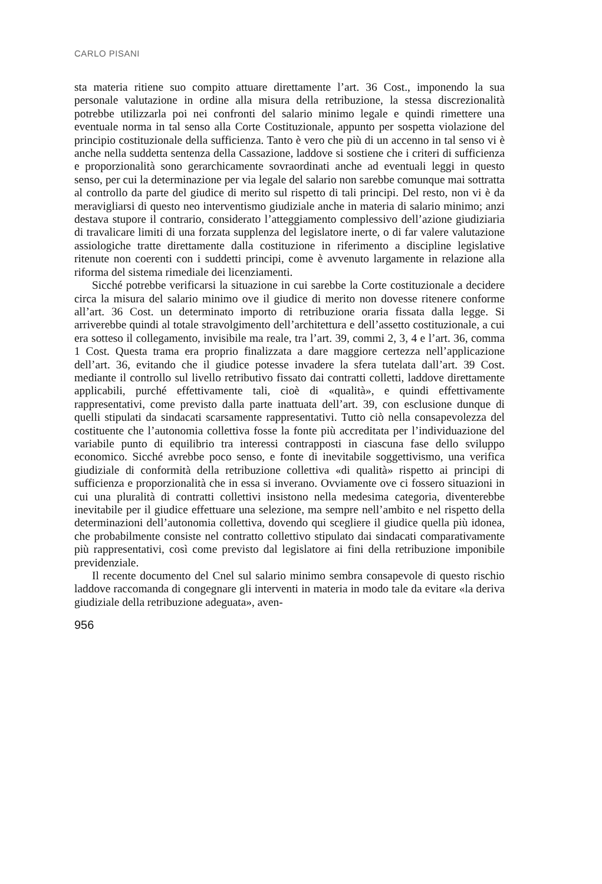CARLO PISANI
sta materia ritiene suo compito attuare direttamente l’art. 36 Cost., imponendo la sua personale valutazione in ordine alla misura della retribuzione, la stessa discrezionalità potrebbe utilizzarla poi nei confronti del salario minimo legale e quindi rimettere una eventuale norma in tal senso alla Corte Costituzionale, appunto per sospetta violazione del principio costituzionale della sufficienza. Tanto è vero che più di un accenno in tal senso vi è anche nella suddetta sentenza della Cassazione, laddove si sostiene che i criteri di sufficienza e proporzionalità sono gerarchicamente sovraordinati anche ad eventuali leggi in questo senso, per cui la determinazione per via legale del salario non sarebbe comunque mai sottratta al controllo da parte del giudice di merito sul rispetto di tali principi. Del resto, non vi è da meravigliarsi di questo neo interventismo giudiziale anche in materia di salario minimo; anzi destava stupore il contrario, considerato l’atteggiamento complessivo dell’azione giudiziaria di travalicare limiti di una forzata supplenza del legislatore inerte, o di far valere valutazione assiologiche tratte direttamente dalla costituzione in riferimento a discipline legislative ritenute non coerenti con i suddetti principi, come è avvenuto largamente in relazione alla riforma del sistema rimediale dei licenziamenti.
Sicché potrebbe verificarsi la situazione in cui sarebbe la Corte costituzionale a decidere circa la misura del salario minimo ove il giudice di merito non dovesse ritenere conforme all’art. 36 Cost. un determinato importo di retribuzione oraria fissata dalla legge. Si arriverebbe quindi al totale stravolgimento dell’architettura e dell’assetto costituzionale, a cui era sotteso il collegamento, invisibile ma reale, tra l’art. 39, commi 2, 3, 4 e l’art. 36, comma 1 Cost. Questa trama era proprio finalizzata a dare maggiore certezza nell’applicazione dell’art. 36, evitando che il giudice potesse invadere la sfera tutelata dall’art. 39 Cost. mediante il controllo sul livello retributivo fissato dai contratti colletti, laddove direttamente applicabili, purché effettivamente tali, cioè di «qualità», e quindi effettivamente rappresentativi, come previsto dalla parte inattuata dell’art. 39, con esclusione dunque di quelli stipulati da sindacati scarsamente rappresentativi. Tutto ciò nella consapevolezza del costituente che l’autonomia collettiva fosse la fonte più accreditata per l’individuazione del variabile punto di equilibrio tra interessi contrapposti in ciascuna fase dello sviluppo economico. Sicché avrebbe poco senso, e fonte di inevitabile soggettivismo, una verifica giudiziale di conformità della retribuzione collettiva «di qualità» rispetto ai principi di sufficienza e proporzionalità che in essa si inverano. Ovviamente ove ci fossero situazioni in cui una pluralità di contratti collettivi insistono nella medesima categoria, diventerebbe inevitabile per il giudice effettuare una selezione, ma sempre nell’ambito e nel rispetto della determinazioni dell’autonomia collettiva, dovendo qui scegliere il giudice quella più idonea, che probabilmente consiste nel contratto collettivo stipulato dai sindacati comparativamente più rappresentativi, così come previsto dal legislatore ai fini della retribuzione imponibile previdenziale.
Il recente documento del Cnel sul salario minimo sembra consapevole di questo rischio laddove raccomanda di congegnare gli interventi in materia in modo tale da evitare «la deriva giudiziale della retribuzione adeguata», aven-
956